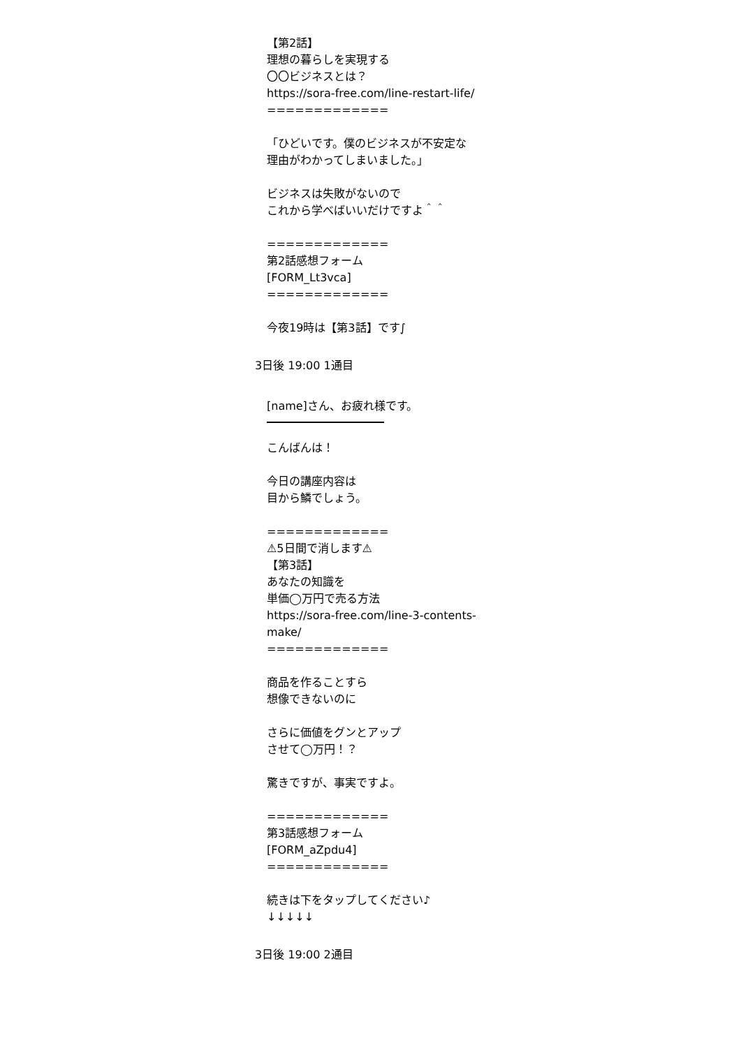【第2話】
理想の暮らしを実現する
〇〇ビジネスとは？
https://sora-free.com/line-restart-life/
=============
「ひどいです。僕のビジネスが不安定な理由がわかってしまいました。」
ビジネスは失敗がないので
これから学べばいいだけですよ＾＾
=============
第2話感想フォーム
[FORM_Lt3vca]
=============
今夜19時は【第3話】です∫
3日後 19:00 1通目
[name]さん、お疲れ様です。
こんばんは！
今日の講座内容は
目から鱗でしょう。
=============
⚠5日間で消します⚠
【第3話】
あなたの知識を
単価◯万円で売る方法
https://sora-free.com/line-3-contents-make/
=============
商品を作ることすら
想像できないのに
さらに価値をグンとアップ
させて◯万円！？
驚きですが、事実ですよ。
=============
第3話感想フォーム
[FORM_aZpdu4]
=============
続きは下をタップしてください♪
↓↓↓↓↓
3日後 19:00 2通目